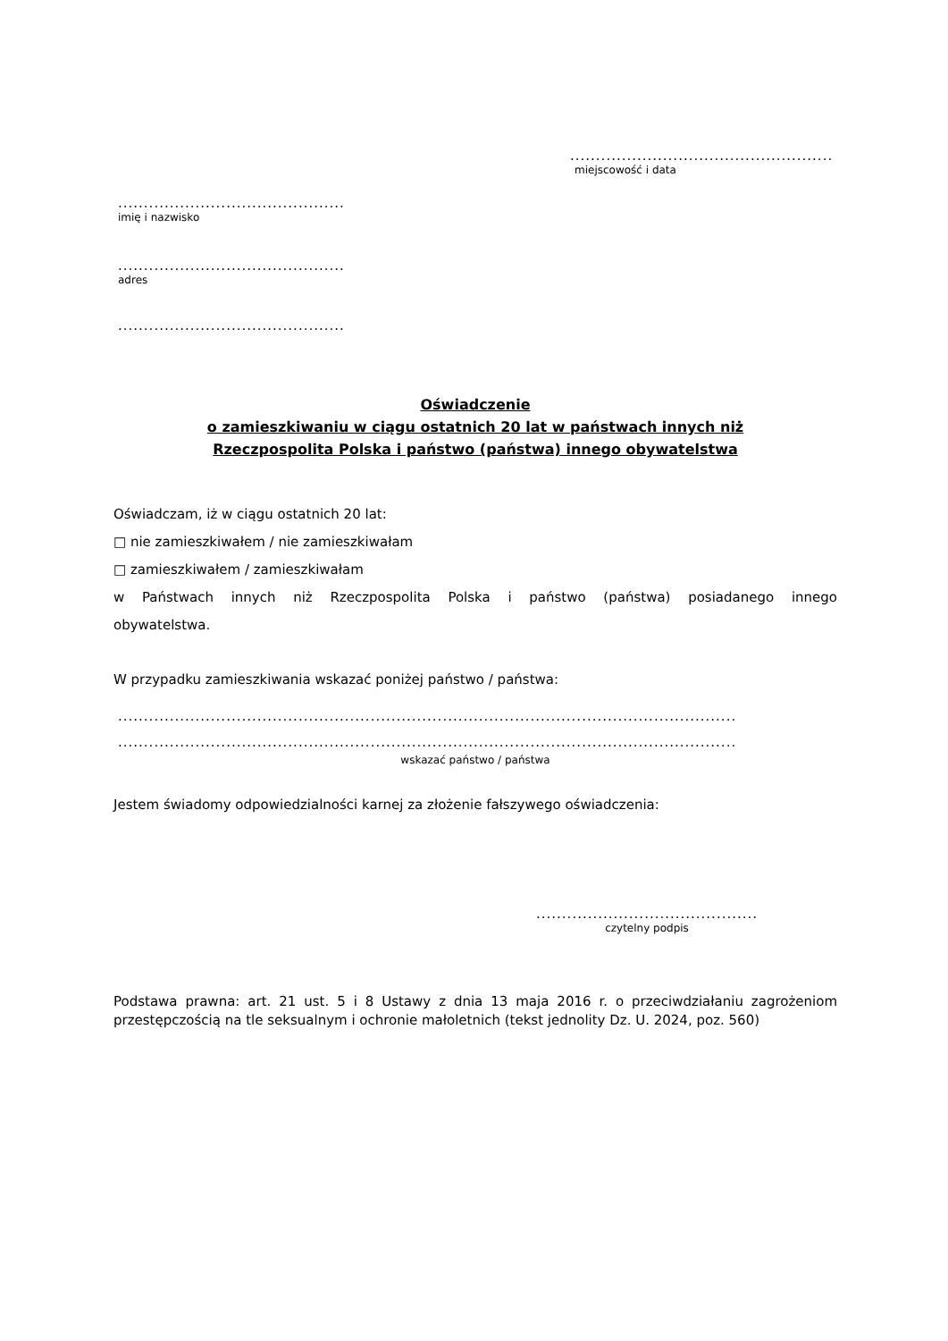...................................................
miejscowość i data
............................................
imię i nazwisko
............................................
adres
............................................
Oświadczenie
o zamieszkiwaniu w ciągu ostatnich 20 lat w państwach innych niż
Rzeczpospolita Polska i państwo (państwa) innego obywatelstwa
Oświadczam, iż w ciągu ostatnich 20 lat:
□ nie zamieszkiwałem / nie zamieszkiwałam
□ zamieszkiwałem / zamieszkiwałam
w Państwach innych niż Rzeczpospolita Polska i państwo (państwa) posiadanego innego
obywatelstwa.
W przypadku zamieszkiwania wskazać poniżej państwo / państwa:
........................................................................................................................
........................................................................................................................
wskazać państwo / państwa
Jestem świadomy odpowiedzialności karnej za złożenie fałszywego oświadczenia:
...........................................
czytelny podpis
Podstawa prawna: art. 21 ust. 5 i 8 Ustawy z dnia 13 maja 2016 r. o przeciwdziałaniu zagrożeniom przestępczością na tle seksualnym i ochronie małoletnich (tekst jednolity Dz. U. 2024, poz. 560)